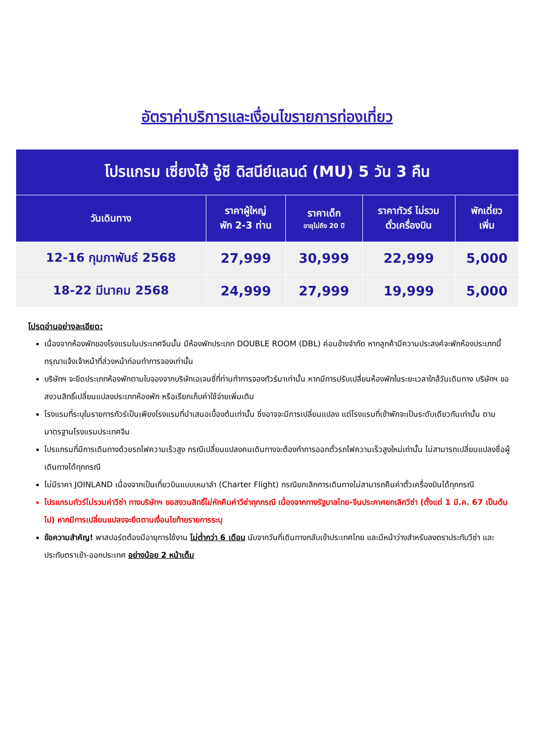อัตราค่าบริการและเงื่อนไขรายการท่องเที่ยว
| โปรแกรม เซี่ยงไฮ้ อู๋ซี ดิสนีย์แลนด์ (MU) 5 วัน 3 คืน | | | | |
| วันเดินทาง | ราคาผู้ใหญ่ พัก 2-3 ท่าน | ราคาเด็ก อายุไม่ถึง 20 ปี | ราคาทัวร์ ไม่รวม ตั๋วเครื่องบิน | พักเดี่ยว เพิ่ม |
| 12-16 กุมภาพันธ์ 2568 | 27,999 | 30,999 | 22,999 | 5,000 |
| 18-22 มีนาคม 2568 | 24,999 | 27,999 | 19,999 | 5,000 |
โปรดอ่านอย่างละเอียด:
เนื่องจากห้องพักของโรงแรมในประเทศจีนนั้น มีห้องพักประเภท DOUBLE ROOM (DBL) ค่อนข้างจำกัด หากลูกค้ามีความประสงค์จะพักห้องประเภทนี้ กรุณาแจ้งเจ้าหน้าที่ล่วงหน้าก่อนทำการจองเท่านั้น
บริษัทฯ จะยึดประเภทห้องพักตามใบจองจากบริษัทเอเจนซี่ที่ท่านทำการจองทัวร์มาเท่านั้น หากมีการปรับเปลี่ยนห้องพักในระยะเวลาใกล้วันเดินทาง บริษัทฯ ขอสงวนสิทธิ์เปลี่ยนแปลงประเภทห้องพัก หรือเรียกเก็บค่าใช้จ่ายเพิ่มเติม
โรงแรมที่ระบุในรายการทัวร์เป็นเพียงโรงแรมที่นำเสนอเบื้องต้นเท่านั้น ซึ่งอาจจะมีการเปลี่ยนแปลง แต่โรงแรมที่เข้าพักจะเป็นระดับเดียวกันเท่านั้น ตามมาตรฐานโรงแรมประเทศจีน
โปรแกรมที่มีการเดินทางด้วยรถไฟความเร็วสูง กรณีเปลี่ยนแปลงคนเดินทางจะต้องทำการออกตั๋วรถไฟความเร็วสูงใหม่เท่านั้น ไม่สามารถเปลี่ยนแปลงชื่อผู้เดินทางได้ทุกกรณี
ไม่มีราคา JOINLAND เนื่องจากเป็นเที่ยวบินแบบเหมาลำ (Charter Flight) กรณียกเลิกการเดินทางไม่สามารถคืนค่าตั๋วเครื่องบินได้ทุกกรณี
โปรแกรมทัวร์ไม่รวมค่าวีซ่า ทางบริษัทฯ ขอสงวนสิทธิ์ไม่หักคืนค่าวีซ่าทุกกรณี เนื่องจากทางรัฐบาลไทย-จีนประกาศยกเลิกวีซ่า (ตั้งแต่ 1 มี.ค. 67 เป็นต้นไป) หากมีการเปลี่ยนแปลงจะยึดตามเงื่อนไขท้ายรายการระบุ
ข้อความสำคัญ! พาสปอร์ตต้องมีอายุการใช้งาน ไม่ต่ำกว่า 6 เดือน นับจากวันที่เดินทางกลับเข้าประเทศไทย และมีหน้าว่างสำหรับลงตราประทับวีซ่า และประทับตราเข้า-ออกประเทศ อย่างน้อย 2 หน้าเต็ม